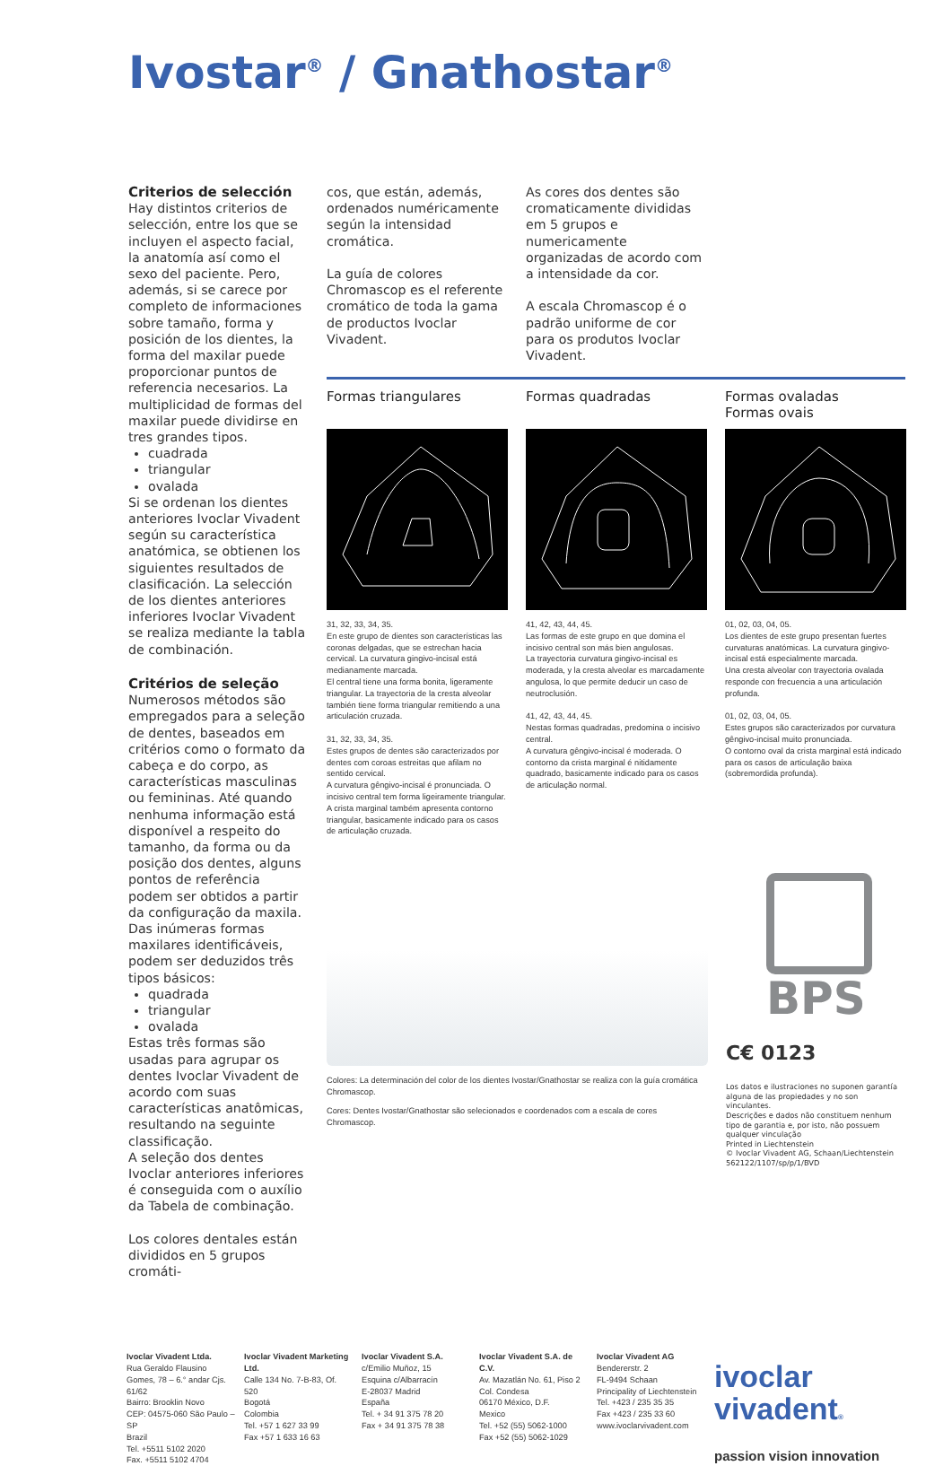Ivostar<sup>®</sup> / Gnathostar<sup>®</sup>
Criterios de selección
Hay distintos criterios de selección, entre los que se incluyen el aspecto facial, la anatomía así como el sexo del paciente. Pero, además, si se carece por completo de informaciones sobre tamaño, forma y posición de los dientes, la forma del maxilar puede proporcionar puntos de referencia necesarios. La multiplicidad de formas del maxilar puede dividirse en tres grandes tipos.
cuadrada
triangular
ovalada
Si se ordenan los dientes anteriores Ivoclar Vivadent según su característica anatómica, se obtienen los siguientes resultados de clasificación. La selección de los dientes anteriores inferiores Ivoclar Vivadent se realiza mediante la tabla de combinación.
Critérios de seleção
Numerosos métodos são empregados para a seleção de dentes, baseados em critérios como o formato da cabeça e do corpo, as características masculinas ou femininas. Até quando nenhuma informação está disponível a respeito do tamanho, da forma ou da posição dos dentes, alguns pontos de referência podem ser obtidos a partir da configuração da maxila. Das inúmeras formas maxilares identificáveis, podem ser deduzidos três tipos básicos:
quadrada
triangular
ovalada
Estas três formas são usadas para agrupar os dentes Ivoclar Vivadent de acordo com suas características anatômicas, resultando na seguinte classificação.
A seleção dos dentes Ivoclar anteriores inferiores é conseguida com o auxílio da Tabela de combinação.
Los colores dentales están divididos en 5 grupos cromáti-
cos, que están, además, ordenados numéricamente según la intensidad cromática.
La guía de colores Chromascop es el referente cromático de toda la gama de productos Ivoclar Vivadent.
As cores dos dentes são cromaticamente divididas em 5 grupos e numericamente organizadas de acordo com a intensidade da cor.
A escala Chromascop é o padrão uniforme de cor para os produtos Ivoclar Vivadent.
Formas triangulares
31, 32, 33, 34, 35.
En este grupo de dientes son características las coronas delgadas, que se estrechan hacia cervical. La curvatura gingivo-incisal está medianamente marcada.
El central tiene una forma bonita, ligeramente triangular. La trayectoria de la cresta alveolar también tiene forma triangular remitiendo a una articulación cruzada.
31, 32, 33, 34, 35.
Estes grupos de dentes são caracterizados por dentes com coroas estreitas que afilam no sentido cervical.
A curvatura gêngivo-incisal é pronunciada. O incisivo central tem forma ligeiramente triangular. A crista marginal também apresenta contorno triangular, basicamente indicado para os casos de articulação cruzada.
Formas quadradas
41, 42, 43, 44, 45.
Las formas de este grupo en que domina el incisivo central son más bien angulosas.
La trayectoria curvatura gingivo-incisal es moderada, y la cresta alveolar es marcadamente angulosa, lo que permite deducir un caso de neutroclusión.
41, 42, 43, 44, 45.
Nestas formas quadradas, predomina o incisivo central.
A curvatura gêngivo-incisal é moderada. O contorno da crista marginal é nitidamente quadrado, basicamente indicado para os casos de articulação normal.
Formas ovaladas
Formas ovais
01, 02, 03, 04, 05.
Los dientes de este grupo presentan fuertes curvaturas anatómicas. La curvatura gingivo-incisal está especialmente marcada.
Una cresta alveolar con trayectoria ovalada responde con frecuencia a una articulación profunda.
01, 02, 03, 04, 05.
Estes grupos são caracterizados por curvatura gêngivo-incisal muito pronunciada.
O contorno oval da crista marginal está indicado para os casos de articulação baixa (sobremordida profunda).
Colores: La determinación del color de los dientes Ivostar/Gnathostar se realiza con la guía cromática Chromascop.
Cores: Dentes Ivostar/Gnathostar são selecionados e coordenados com a escala de cores Chromascop.
BPS
C€ 0123
Los datos e ilustraciones no suponen garantía alguna de las propiedades y no son vinculantes.
Descrições e dados não constituem nenhum tipo de garantia e, por isto, não possuem qualquer vinculação
Printed in Liechtenstein
© Ivoclar Vivadent AG, Schaan/Liechtenstein
562122/1107/sp/p/1/BVD
Ivoclar Vivadent Ltda.
Rua Geraldo Flausino Gomes, 78 – 6.° andar Cjs. 61/62
Bairro: Brooklin Novo
CEP: 04575-060 São Paulo – SP
Brazil
Tel. +5511 5102 2020
Fax. +5511 5102 4704
Ivoclar Vivadent Marketing Ltd.
Calle 134 No. 7-B-83, Of. 520
Bogotá
Colombia
Tel. +57 1 627 33 99
Fax +57 1 633 16 63
Ivoclar Vivadent S.A.
c/Emilio Muñoz, 15
Esquina c/Albarracín
E-28037 Madrid
España
Tel. + 34 91 375 78 20
Fax + 34 91 375 78 38
Ivoclar Vivadent S.A. de C.V.
Av. Mazatlán No. 61, Piso 2
Col. Condesa
06170 México, D.F.
Mexico
Tel. +52 (55) 5062-1000
Fax +52 (55) 5062-1029
Ivoclar Vivadent AG
Bendererstr. 2
FL-9494 Schaan
Principality of Liechtenstein
Tel. +423 / 235 35 35
Fax +423 / 235 33 60
www.ivoclarvivadent.com
ivoclar
vivadent®
passion vision innovation